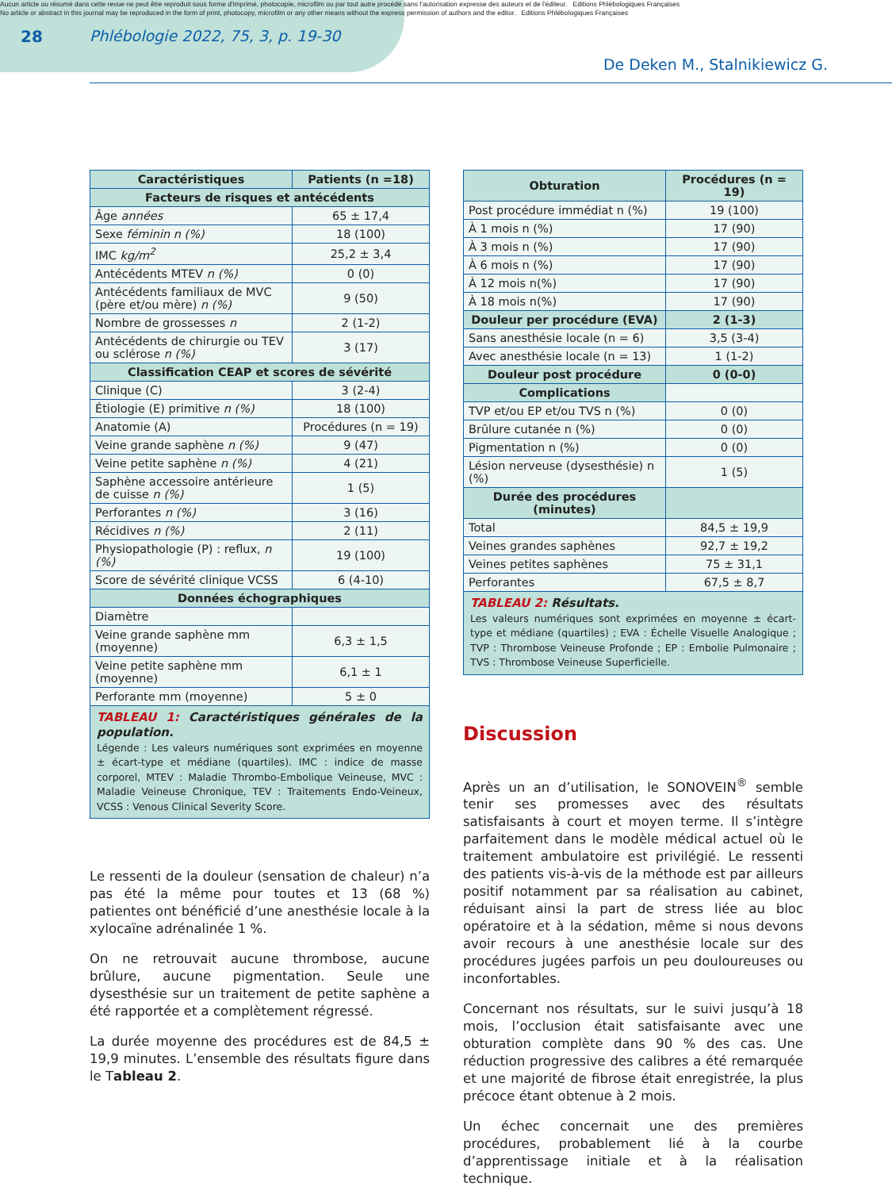Aucun article ou résumé dans cette revue ne peut être reproduit sous forme d'imprimé, photocopie, microfilm ou par tout autre procédé sans l'autorisation expresse des auteurs et de l'éditeur. Editions Phlébologiques Françaises
No article or abstract in this journal may be reproduced in the form of print, photocopy, microfilm or any other means without the express permission of authors and the editor. Editions Phlébologiques Françaises
28 Phlébologie 2022, 75, 3, p. 19-30
De Deken M., Stalnikiewicz G.
| Caractéristiques | Patients (n =18) |
| --- | --- |
| Facteurs de risques et antécédents | |
| Âge années | 65 ± 17,4 |
| Sexe féminin n (%) | 18 (100) |
| IMC kg/m<sup>2</sup> | 25,2 ± 3,4 |
| Antécédents MTEV n (%) | 0 (0) |
| Antécédents familiaux de MVC (père et/ou mère) n (%) | 9 (50) |
| Nombre de grossesses n | 2 (1-2) |
| Antécédents de chirurgie ou TEV ou sclérose n (%) | 3 (17) |
| Classification CEAP et scores de sévérité | |
| Clinique (C) | 3 (2-4) |
| Étiologie (E) primitive n (%) | 18 (100) |
| Anatomie (A) | Procédures (n = 19) |
| Veine grande saphène n (%) | 9 (47) |
| Veine petite saphène n (%) | 4 (21) |
| Saphène accessoire antérieure de cuisse n (%) | 1 (5) |
| Perforantes n (%) | 3 (16) |
| Récidives n (%) | 2 (11) |
| Physiopathologie (P) : reflux, n (%) | 19 (100) |
| Score de sévérité clinique VCSS | 6 (4-10) |
| Données échographiques | |
| Diamètre | |
| Veine grande saphène mm (moyenne) | 6,3 ± 1,5 |
| Veine petite saphène mm (moyenne) | 6,1 ± 1 |
| Perforante mm (moyenne) | 5 ± 0 |
TABLEAU 1: Caractéristiques générales de la population.
Légende : Les valeurs numériques sont exprimées en moyenne ± écart-type et médiane (quartiles). IMC : indice de masse corporel, MTEV : Maladie Thrombo-Embolique Veineuse, MVC : Maladie Veineuse Chronique, TEV : Traitements Endo-Veineux, VCSS : Venous Clinical Severity Score.
Le ressenti de la douleur (sensation de chaleur) n’a pas été la même pour toutes et 13 (68 %) patientes ont bénéficié d’une anesthésie locale à la xylocaïne adrénalinée 1 %.
On ne retrouvait aucune thrombose, aucune brûlure, aucune pigmentation. Seule une dysesthésie sur un traitement de petite saphène a été rapportée et a complètement régressé.
La durée moyenne des procédures est de 84,5 ± 19,9 minutes. L’ensemble des résultats figure dans le Tableau 2.
| Obturation | Procédures (n = 19) |
| --- | --- |
| Post procédure immédiat n (%) | 19 (100) |
| À 1 mois n (%) | 17 (90) |
| À 3 mois n (%) | 17 (90) |
| À 6 mois n (%) | 17 (90) |
| À 12 mois n(%) | 17 (90) |
| À 18 mois n(%) | 17 (90) |
| Douleur per procédure (EVA) | 2 (1-3) |
| Sans anesthésie locale (n = 6) | 3,5 (3-4) |
| Avec anesthésie locale (n = 13) | 1 (1-2) |
| Douleur post procédure | 0 (0-0) |
| Complications | |
| TVP et/ou EP et/ou TVS n (%) | 0 (0) |
| Brûlure cutanée n (%) | 0 (0) |
| Pigmentation n (%) | 0 (0) |
| Lésion nerveuse (dysesthésie) n (%) | 1 (5) |
| Durée des procédures (minutes) | |
| Total | 84,5 ± 19,9 |
| Veines grandes saphènes | 92,7 ± 19,2 |
| Veines petites saphènes | 75 ± 31,1 |
| Perforantes | 67,5 ± 8,7 |
TABLEAU 2: Résultats.
Les valeurs numériques sont exprimées en moyenne ± écart-type et médiane (quartiles) ; EVA : Échelle Visuelle Analogique ; TVP : Thrombose Veineuse Profonde ; EP : Embolie Pulmonaire ; TVS : Thrombose Veineuse Superficielle.
Discussion
Après un an d’utilisation, le SONOVEIN<sup>®</sup> semble tenir ses promesses avec des résultats satisfaisants à court et moyen terme. Il s’intègre parfaitement dans le modèle médical actuel où le traitement ambulatoire est privilégié. Le ressenti des patients vis-à-vis de la méthode est par ailleurs positif notamment par sa réalisation au cabinet, réduisant ainsi la part de stress liée au bloc opératoire et à la sédation, même si nous devons avoir recours à une anesthésie locale sur des procédures jugées parfois un peu douloureuses ou inconfortables.
Concernant nos résultats, sur le suivi jusqu’à 18 mois, l’occlusion était satisfaisante avec une obturation complète dans 90 % des cas. Une réduction progressive des calibres a été remarquée et une majorité de fibrose était enregistrée, la plus précoce étant obtenue à 2 mois.
Un échec concernait une des premières procédures, probablement lié à la courbe d’apprentissage initiale et à la réalisation technique.